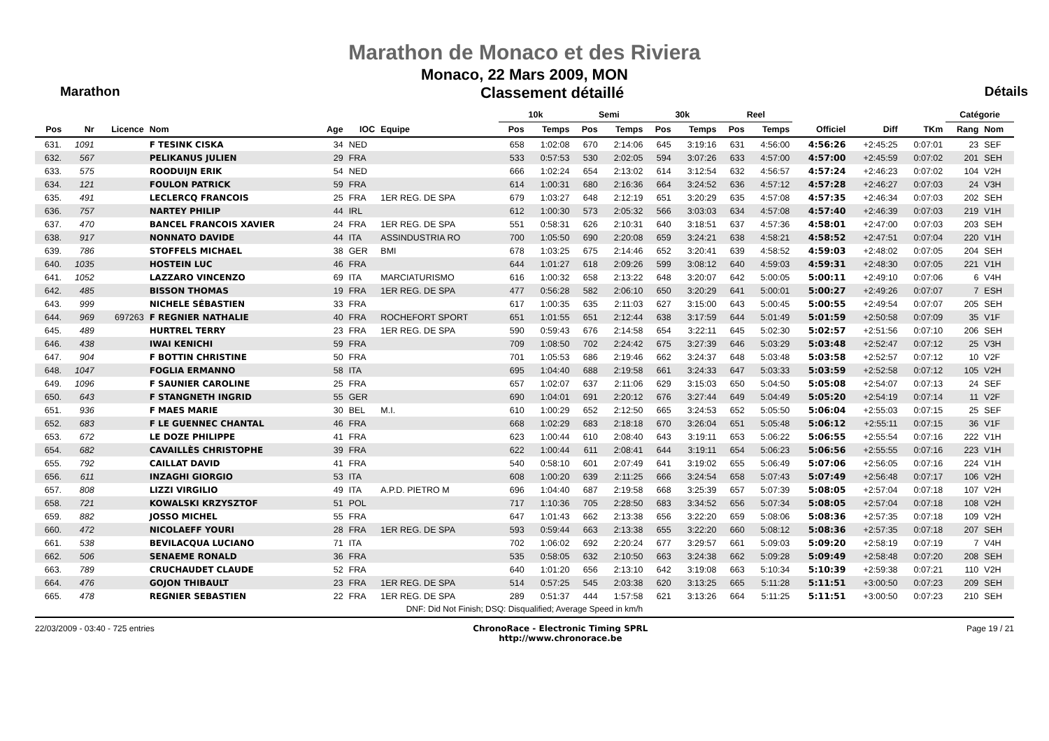Marathon de Monaco et des Riviera
Monaco, 22 Mars 2009, MON
Marathon Classement détaillé Détails
| | | | | | | | 10k | | Semi | | 30k | | Reel | | | | | Catégorie | |
| --- | --- | --- | --- | --- | --- | --- | --- | --- | --- | --- | --- | --- | --- | --- | --- | --- | --- | --- | --- |
| Pos | Nr | Licence | Nom | Age | IOC | Equipe | Pos | Temps | Pos | Temps | Pos | Temps | Pos | Temps | Officiel | Diff | TKm | Rang | Nom |
| 631. | 1091 | | F TESINK CISKA | 34 | NED | | 658 | 1:02:08 | 670 | 2:14:06 | 645 | 3:19:16 | 631 | 4:56:00 | 4:56:26 | +2:45:25 | 0:07:01 | 23 | SEF |
| 632. | 567 | | PELIKANUS JULIEN | 29 | FRA | | 533 | 0:57:53 | 530 | 2:02:05 | 594 | 3:07:26 | 633 | 4:57:00 | 4:57:00 | +2:45:59 | 0:07:02 | 201 | SEH |
| 633. | 575 | | ROODUIJN ERIK | 54 | NED | | 666 | 1:02:24 | 654 | 2:13:02 | 614 | 3:12:54 | 632 | 4:56:57 | 4:57:24 | +2:46:23 | 0:07:02 | 104 | V2H |
| 634. | 121 | | FOULON PATRICK | 59 | FRA | | 614 | 1:00:31 | 680 | 2:16:36 | 664 | 3:24:52 | 636 | 4:57:12 | 4:57:28 | +2:46:27 | 0:07:03 | 24 | V3H |
| 635. | 491 | | LECLERCQ FRANCOIS | 25 | FRA | 1ER REG. DE SPA | 679 | 1:03:27 | 648 | 2:12:19 | 651 | 3:20:29 | 635 | 4:57:08 | 4:57:35 | +2:46:34 | 0:07:03 | 202 | SEH |
| 636. | 757 | | NARTEY PHILIP | 44 | IRL | | 612 | 1:00:30 | 573 | 2:05:32 | 566 | 3:03:03 | 634 | 4:57:08 | 4:57:40 | +2:46:39 | 0:07:03 | 219 | V1H |
| 637. | 470 | | BANCEL FRANCOIS XAVIER | 24 | FRA | 1ER REG. DE SPA | 551 | 0:58:31 | 626 | 2:10:31 | 640 | 3:18:51 | 637 | 4:57:36 | 4:58:01 | +2:47:00 | 0:07:03 | 203 | SEH |
| 638. | 917 | | NONNATO DAVIDE | 44 | ITA | ASSINDUSTRIA RO | 700 | 1:05:50 | 690 | 2:20:08 | 659 | 3:24:21 | 638 | 4:58:21 | 4:58:52 | +2:47:51 | 0:07:04 | 220 | V1H |
| 639. | 786 | | STOFFELS MICHAEL | 38 | GER | BMI | 678 | 1:03:25 | 675 | 2:14:46 | 652 | 3:20:41 | 639 | 4:58:52 | 4:59:03 | +2:48:02 | 0:07:05 | 204 | SEH |
| 640. | 1035 | | HOSTEIN LUC | 46 | FRA | | 644 | 1:01:27 | 618 | 2:09:26 | 599 | 3:08:12 | 640 | 4:59:03 | 4:59:31 | +2:48:30 | 0:07:05 | 221 | V1H |
| 641. | 1052 | | LAZZARO VINCENZO | 69 | ITA | MARCIATURISMO | 616 | 1:00:32 | 658 | 2:13:22 | 648 | 3:20:07 | 642 | 5:00:05 | 5:00:11 | +2:49:10 | 0:07:06 | 6 | V4H |
| 642. | 485 | | BISSON THOMAS | 19 | FRA | 1ER REG. DE SPA | 477 | 0:56:28 | 582 | 2:06:10 | 650 | 3:20:29 | 641 | 5:00:01 | 5:00:27 | +2:49:26 | 0:07:07 | 7 | ESH |
| 643. | 999 | | NICHELE SÉBASTIEN | 33 | FRA | | 617 | 1:00:35 | 635 | 2:11:03 | 627 | 3:15:00 | 643 | 5:00:45 | 5:00:55 | +2:49:54 | 0:07:07 | 205 | SEH |
| 644. | 969 | 697263 | F REGNIER NATHALIE | 40 | FRA | ROCHEFORT SPORT | 651 | 1:01:55 | 651 | 2:12:44 | 638 | 3:17:59 | 644 | 5:01:49 | 5:01:59 | +2:50:58 | 0:07:09 | 35 | V1F |
| 645. | 489 | | HURTREL TERRY | 23 | FRA | 1ER REG. DE SPA | 590 | 0:59:43 | 676 | 2:14:58 | 654 | 3:22:11 | 645 | 5:02:30 | 5:02:57 | +2:51:56 | 0:07:10 | 206 | SEH |
| 646. | 438 | | IWAI KENICHI | 59 | FRA | | 709 | 1:08:50 | 702 | 2:24:42 | 675 | 3:27:39 | 646 | 5:03:29 | 5:03:48 | +2:52:47 | 0:07:12 | 25 | V3H |
| 647. | 904 | | F BOTTIN CHRISTINE | 50 | FRA | | 701 | 1:05:53 | 686 | 2:19:46 | 662 | 3:24:37 | 648 | 5:03:48 | 5:03:58 | +2:52:57 | 0:07:12 | 10 | V2F |
| 648. | 1047 | | FOGLIA ERMANNO | 58 | ITA | | 695 | 1:04:40 | 688 | 2:19:58 | 661 | 3:24:33 | 647 | 5:03:33 | 5:03:59 | +2:52:58 | 0:07:12 | 105 | V2H |
| 649. | 1096 | | F SAUNIER CAROLINE | 25 | FRA | | 657 | 1:02:07 | 637 | 2:11:06 | 629 | 3:15:03 | 650 | 5:04:50 | 5:05:08 | +2:54:07 | 0:07:13 | 24 | SEF |
| 650. | 643 | | F STANGNETH INGRID | 55 | GER | | 690 | 1:04:01 | 691 | 2:20:12 | 676 | 3:27:44 | 649 | 5:04:49 | 5:05:20 | +2:54:19 | 0:07:14 | 11 | V2F |
| 651. | 936 | | F MAES MARIE | 30 | BEL | M.I. | 610 | 1:00:29 | 652 | 2:12:50 | 665 | 3:24:53 | 652 | 5:05:50 | 5:06:04 | +2:55:03 | 0:07:15 | 25 | SEF |
| 652. | 683 | | F LE GUENNEC CHANTAL | 46 | FRA | | 668 | 1:02:29 | 683 | 2:18:18 | 670 | 3:26:04 | 651 | 5:05:48 | 5:06:12 | +2:55:11 | 0:07:15 | 36 | V1F |
| 653. | 672 | | LE DOZE PHILIPPE | 41 | FRA | | 623 | 1:00:44 | 610 | 2:08:40 | 643 | 3:19:11 | 653 | 5:06:22 | 5:06:55 | +2:55:54 | 0:07:16 | 222 | V1H |
| 654. | 682 | | CAVAILLÈS CHRISTOPHE | 39 | FRA | | 622 | 1:00:44 | 611 | 2:08:41 | 644 | 3:19:11 | 654 | 5:06:23 | 5:06:56 | +2:55:55 | 0:07:16 | 223 | V1H |
| 655. | 792 | | CAILLAT DAVID | 41 | FRA | | 540 | 0:58:10 | 601 | 2:07:49 | 641 | 3:19:02 | 655 | 5:06:49 | 5:07:06 | +2:56:05 | 0:07:16 | 224 | V1H |
| 656. | 611 | | INZAGHI GIORGIO | 53 | ITA | | 608 | 1:00:20 | 639 | 2:11:25 | 666 | 3:24:54 | 658 | 5:07:43 | 5:07:49 | +2:56:48 | 0:07:17 | 106 | V2H |
| 657. | 808 | | LIZZI VIRGILIO | 49 | ITA | A.P.D. PIETRO M | 696 | 1:04:40 | 687 | 2:19:58 | 668 | 3:25:39 | 657 | 5:07:39 | 5:08:05 | +2:57:04 | 0:07:18 | 107 | V2H |
| 658. | 721 | | KOWALSKI KRZYSZTOF | 51 | POL | | 717 | 1:10:36 | 705 | 2:28:50 | 683 | 3:34:52 | 656 | 5:07:34 | 5:08:05 | +2:57:04 | 0:07:18 | 108 | V2H |
| 659. | 882 | | JOSSO MICHEL | 55 | FRA | | 647 | 1:01:43 | 662 | 2:13:38 | 656 | 3:22:20 | 659 | 5:08:06 | 5:08:36 | +2:57:35 | 0:07:18 | 109 | V2H |
| 660. | 472 | | NICOLAEFF YOURI | 28 | FRA | 1ER REG. DE SPA | 593 | 0:59:44 | 663 | 2:13:38 | 655 | 3:22:20 | 660 | 5:08:12 | 5:08:36 | +2:57:35 | 0:07:18 | 207 | SEH |
| 661. | 538 | | BEVILACQUA LUCIANO | 71 | ITA | | 702 | 1:06:02 | 692 | 2:20:24 | 677 | 3:29:57 | 661 | 5:09:03 | 5:09:20 | +2:58:19 | 0:07:19 | 7 | V4H |
| 662. | 506 | | SENAEME RONALD | 36 | FRA | | 535 | 0:58:05 | 632 | 2:10:50 | 663 | 3:24:38 | 662 | 5:09:28 | 5:09:49 | +2:58:48 | 0:07:20 | 208 | SEH |
| 663. | 789 | | CRUCHAUDET CLAUDE | 52 | FRA | | 640 | 1:01:20 | 656 | 2:13:10 | 642 | 3:19:08 | 663 | 5:10:34 | 5:10:39 | +2:59:38 | 0:07:21 | 110 | V2H |
| 664. | 476 | | GOJON THIBAULT | 23 | FRA | 1ER REG. DE SPA | 514 | 0:57:25 | 545 | 2:03:38 | 620 | 3:13:25 | 665 | 5:11:28 | 5:11:51 | +3:00:50 | 0:07:23 | 209 | SEH |
| 665. | 478 | | REGNIER SEBASTIEN | 22 | FRA | 1ER REG. DE SPA | 289 | 0:51:37 | 444 | 1:57:58 | 621 | 3:13:26 | 664 | 5:11:25 | 5:11:51 | +3:00:50 | 0:07:23 | 210 | SEH |
| DNF: Did Not Finish; DSQ: Disqualified; Average Speed in km/h | | | | | | | | | | | | | | | | | | | |
22/03/2009 - 03:40 - 725 entries ChronoRace - Electronic Timing SPRL
http://www.chronorace.be Page 19 / 21